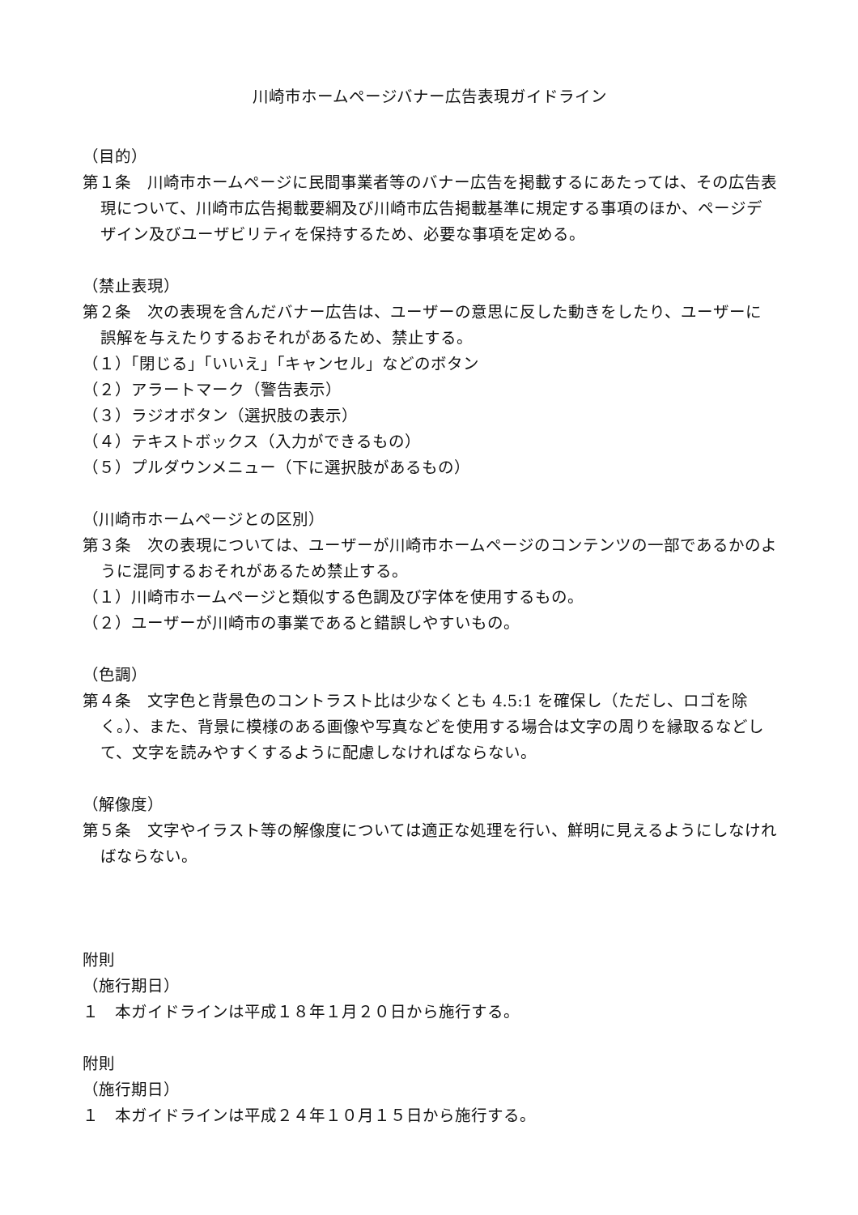川崎市ホームページバナー広告表現ガイドライン
（目的）
第１条　川崎市ホームページに民間事業者等のバナー広告を掲載するにあたっては、その広告表現について、川崎市広告掲載要綱及び川崎市広告掲載基準に規定する事項のほか、ページデザイン及びユーザビリティを保持するため、必要な事項を定める。
（禁止表現）
第２条　次の表現を含んだバナー広告は、ユーザーの意思に反した動きをしたり、ユーザーに誤解を与えたりするおそれがあるため、禁止する。
（１）「閉じる」「いいえ」「キャンセル」などのボタン
（２）アラートマーク（警告表示）
（３）ラジオボタン（選択肢の表示）
（４）テキストボックス（入力ができるもの）
（５）プルダウンメニュー（下に選択肢があるもの）
（川崎市ホームページとの区別）
第３条　次の表現については、ユーザーが川崎市ホームページのコンテンツの一部であるかのように混同するおそれがあるため禁止する。
（１）川崎市ホームページと類似する色調及び字体を使用するもの。
（２）ユーザーが川崎市の事業であると錯誤しやすいもの。
（色調）
第４条　文字色と背景色のコントラスト比は少なくとも 4.5:1 を確保し（ただし、ロゴを除く。）、また、背景に模様のある画像や写真などを使用する場合は文字の周りを縁取るなどして、文字を読みやすくするように配慮しなければならない。
（解像度）
第５条　文字やイラスト等の解像度については適正な処理を行い、鮮明に見えるようにしなければならない。
附則
（施行期日）
１　本ガイドラインは平成１８年１月２０日から施行する。
附則
（施行期日）
１　本ガイドラインは平成２４年１０月１５日から施行する。